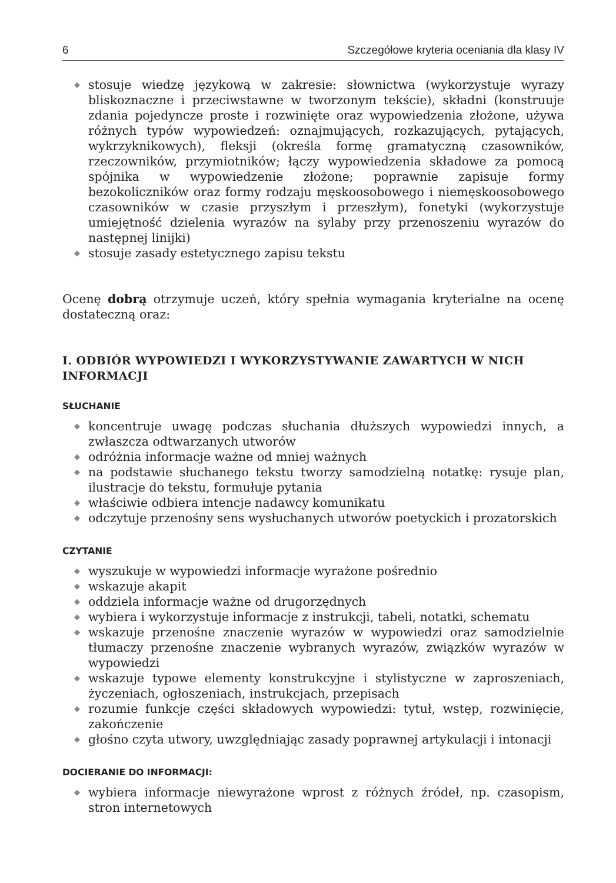6 Szczegółowe kryteria oceniania dla klasy IV
◆ stosuje wiedzę językową w zakresie: słownictwa (wykorzystuje wyrazy bliskoznaczne i przeciwstawne w tworzonym tekście), składni (konstruuje zdania pojedyncze proste i rozwinięte oraz wypowiedzenia złożone, używa różnych typów wypowiedzeń: oznajmujących, rozkazujących, pytających, wykrzyknikowych), fleksji (określa formę gramatyczną czasowników, rzeczowników, przymiotników; łączy wypowiedzenia składowe za pomocą spójnika w wypowiedzenie złożone; poprawnie zapisuje formy bezokoliczników oraz formy rodzaju męskoosobowego i niemęskoosobowego czasowników w czasie przyszłym i przeszłym), fonetyki (wykorzystuje umiejętność dzielenia wyrazów na sylaby przy przenoszeniu wyrazów do następnej linijki)
◆ stosuje zasady estetycznego zapisu tekstu
Ocenę dobrą otrzymuje uczeń, który spełnia wymagania kryterialne na ocenę dostateczną oraz:
I. ODBIÓR WYPOWIEDZI I WYKORZYSTYWANIE ZAWARTYCH W NICH INFORMACJI
SŁUCHANIE
◆ koncentruje uwagę podczas słuchania dłuższych wypowiedzi innych, a zwłaszcza odtwarzanych utworów
◆ odróżnia informacje ważne od mniej ważnych
◆ na podstawie słuchanego tekstu tworzy samodzielną notatkę: rysuje plan, ilustracje do tekstu, formułuje pytania
◆ właściwie odbiera intencje nadawcy komunikatu
◆ odczytuje przenośny sens wysłuchanych utworów poetyckich i prozatorskich
CZYTANIE
◆ wyszukuje w wypowiedzi informacje wyrażone pośrednio
◆ wskazuje akapit
◆ oddziela informacje ważne od drugorzędnych
◆ wybiera i wykorzystuje informacje z instrukcji, tabeli, notatki, schematu
◆ wskazuje przenośne znaczenie wyrazów w wypowiedzi oraz samodzielnie tłumaczy przenośne znaczenie wybranych wyrazów, związków wyrazów w wypowiedzi
◆ wskazuje typowe elementy konstrukcyjne i stylistyczne w zaproszeniach, życzeniach, ogłoszeniach, instrukcjach, przepisach
◆ rozumie funkcje części składowych wypowiedzi: tytuł, wstęp, rozwinięcie, zakończenie
◆ głośno czyta utwory, uwzględniając zasady poprawnej artykulacji i intonacji
DOCIERANIE DO INFORMACJI:
◆ wybiera informacje niewyrażone wprost z różnych źródeł, np. czasopism, stron internetowych